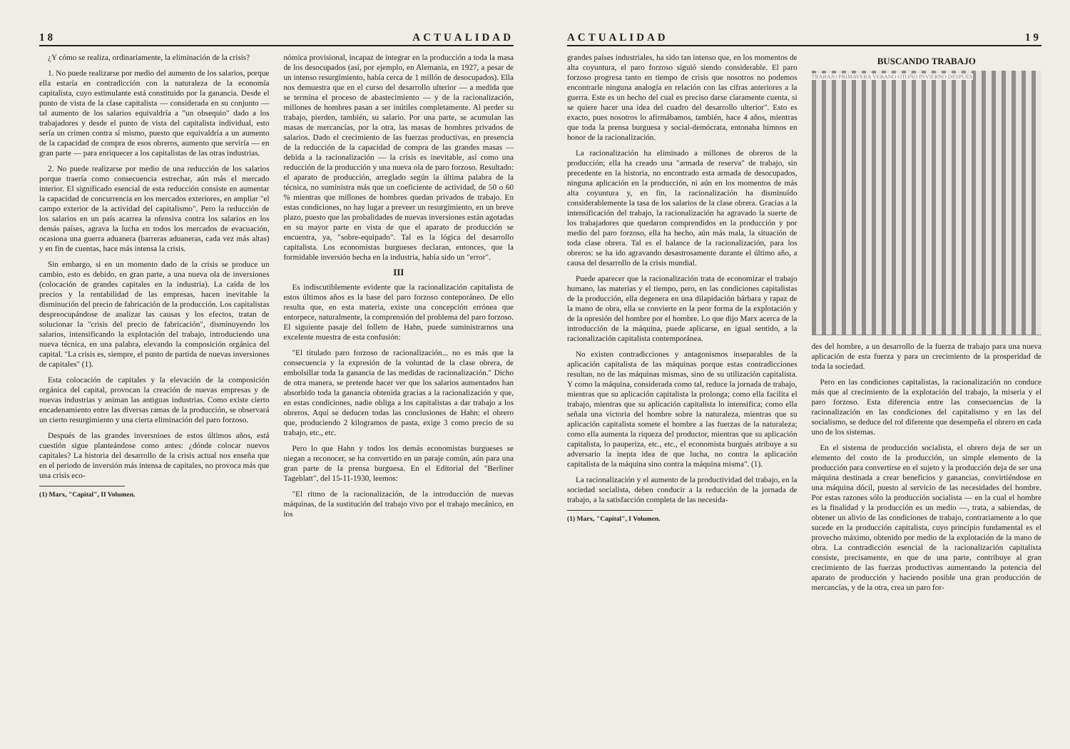18 ACTUALIDAD
¿Y cómo se realiza, ordinariamente, la eliminación de la crisis?
1. No puede realizarse por medio del aumento de los salarios, porque ella estaría en contradicción con la naturaleza de la economía capitalista, cuyo estimulante está constituido por la ganancia. Desde el punto de vista de la clase capitalista — considerada en su conjunto — tal aumento de los salarios equivaldría a "un obsequio" dado a los trabajadores y desde el punto de vista del capitalista individual, esto sería un crimen contra sí mismo, puesto que equivaldría a un aumento de la capacidad de compra de esos obreros, aumento que serviría — en gran parte — para enriquecer a los capitalistas de las otras industrias.
2. No puede realizarse por medio de una reducción de los salarios porque traería como consecuencia estrechar, aún más el mercado interior. El significado esencial de esta reducción consiste en aumentar la capacidad de concurrencia en los mercados exteriores, en ampliar "el campo exterior de la actividad del capitalismo". Pero la reducción de los salarios en un país acarrea la ofensiva contra los salarios en los demás países, agrava la lucha en todos los mercados de evacuación, ocasiona una guerra aduanera (barreras aduaneras, cada vez más altas) y en fin de cuentas, hace más intensa la crisis.
Sin embargo, si en un momento dado de la crisis se produce un cambio, esto es debido, en gran parte, a una nueva ola de inversiones (colocación de grandes capitales en la industria). La caída de los precios y la rentabilidad de las empresas, hacen inevitable la disminución del precio de fabricación de la producción. Los capitalistas despreocupándose de analizar las causas y los efectos, tratan de solucionar la "crisis del precio de fabricación", disminuyendo los salarios, intensificando la explotación del trabajo, introduciendo una nueva técnica, en una palabra, elevando la composición orgánica del capital. "La crisis es, siempre, el punto de partida de nuevas inversiones de capitales" (1).
Esta colocación de capitales y la elevación de la composición orgánica del capital, provocan la creación de nuevas empresas y de nuevas industrias y animan las antiguas industrias. Como existe cierto encadenamiento entre las diversas ramas de la producción, se observará un cierto resurgimiento y una cierta eliminación del paro forzoso.
Después de las grandes inversnioes de estos últimos años, está cuestión sigue planteándose como antes: ¿dónde colocar nuevos capitales? La historia del desarrollo de la crisis actual nos enseña que en el periodo de inversión más intensa de capitales, no provoca más que una crisis eco-
(1) Marx, "Capital", II Volumen.
nómica provisional, incapaz de integrar en la producción a toda la masa de los desocupados (así, por ejemplo, en Alemania, en 1927, a pesar de un intenso resurgimiento, había cerca de 1 millón de desocupados). Ella nos demuestra que en el curso del desarrollo ulterior — a medida que se termina el proceso de abastecimiento — y de la racionalización, millones de hombres pasan a ser inútiles completamente. Al perder su trabajo, pierden, también, su salario. Por una parte, se acumulan las masas de mercancías, por la otra, las masas de hombres privados de salarios. Dado el crecimiento de las fuerzas productivas, en presencia de la reducción de la capacidad de compra de las grandes masas — debida a la racionalización — la crisis es inevitable, así como una reducción de la producción y una nueva ola de paro forzoso. Resultado: el aparato de producción, arreglado según la última palabra de la técnica, no suministra más que un coeficiente de actividad, de 50 o 60 % mientras que millones de hombres quedan privados de trabajo. En estas condiciones, no hay lugar a preveer un resurgimiento, en un breve plazo, puesto que las probalidades de nuevas inversiones están agotadas en su mayor parte en vista de que el aparato de producción se encuentra, ya, "sobre-equipado". Tal es la lógica del desarrollo capitalista. Los economistas burgueses declaran, entonces, que la formidable inversión hecha en la industria, había sido un "error".
III
Es indiscutiblemente evidente que la racionalización capitalista de estos últimos años es la base del paro forzoso conteporáneo. De ello resulta que, en esta materia, existe una concepción errónea que entorpece, naturalmente, la comprensión del problema del paro forzoso. El siguiente pasaje del folleto de Hahn, puede suministrarnos una excelente muestra de esta confusión:
"El titulado paro forzoso de racionalización... no es más que la consecuencia y la expresión de la voluntad de la clase obrera, de embolsillar toda la ganancia de las medidas de racionalización." Dicho de otra manera, se pretende hacer ver que los salarios aumentados han absorbido toda la ganancia obtenida gracias a la racionalización y que, en estas condiciones, nadie obliga a los capitalistas a dar trabajo a los obreros. Aquí se deducen todas las conclusiones de Hahn: el obrero que, produciendo 2 kilogramos de pasta, exige 3 como precio de su trabajo, etc., etc.
Pero lo que Hahn y todos los demás economistas burgueses se niegan a reconocer, se ha convertido en un paraje común, aún para una gran parte de la prensa burguesa. En el Editorial del "Berliner Tageblatt", del 15-11-1930, leemos:
"El ritmo de la racionalización, de la introducción de nuevas máquinas, de la sustitución del trabajo vivo por el trabajo mecánico, en los
ACTUALIDAD 19
grandes países industriales, ha sido tan intenso que, en los momentos de alta coyuntura, el paro forzoso siguió siendo considerable. El paro forzoso progresa tanto en tiempo de crisis que nosotros no podemos encontrarle ninguna analogía en relación con las cifras anteriores a la guerra. Este es un hecho del cual es preciso darse claramente cuenta, si se quiere hacer una idea del cuadro del desarrollo ulterior". Esto es exacto, pues nosotros lo afirmábamos, también, hace 4 años, mientras que toda la prensa burguesa y social-demócrata, entonaba himnos en honor de la racionalización.
La racionalización ha eliminado a millones de obreros de la producción; ella ha creado una "armada de reserva" de trabajo, sin precedente en la historia, no encontrado esta armada de desocupados, ninguna aplicación en la producción, ni aún en los momentos de más alta coyuntura y, en fin, la racionalización ha disminuído considerablemente la tasa de los salarios de la clase obrera. Gracias a la intensificación del trabajo, la racionalización ha agravado la suerte de los trabajadores que quedaron comprendidos en la producción y por medio del paro forzoso, ella ha hecho, aún más mala, la situación de toda clase obrera. Tal es el balance de la racionalización, para los obreros: se ha ido agravando desastrosamente durante el último año, a causa del desarrollo de la crisis mundial.
Puede aparecer que la racionalización trata de economizar el trabajo humano, las materias y el tiempo, pero, en las condiciones capitalistas de la producción, ella degenera en una dilapidación bárbara y rapaz de la mano de obra, ella se convierte en la peor forma de la explotación y de la opresión del hombre por el hombre. Lo que dijo Marx acerca de la introducción de la máquina, puede aplicarse, en igual sentido, a la racionalización capitalista contemporánea.
No existen contradicciones y antagonismos inseparables de la aplicación capitalista de las máquinas porque estas contradicciones resultan, no de las máquinas mismas, sino de su utilización capitalista. Y como la máquina, considerada como tal, reduce la jornada de trabajo, mientras que su aplicación capitalista la prolonga; como ella facilita el trabajo, mientras que su aplicación capitalista lo intensifica; como ella señala una victoria del hombre sobre la naturaleza, mientras que su aplicación capitalista somete el hombre a las fuerzas de la naturaleza; como ella aumenta la riqueza del productor, mientras que su aplicación capitalista, lo pauperiza, etc., etc., el economista burgués atribuye a su adversario la inepta idea de que lucha, no contra la aplicación capitalista de la máquina sino contra la máquina misma". (1).
La racionalización y el aumento de la productividad del trabajo, en la sociedad socialista, deben conducir a la reducción de la jornada de trabajo, a la satisfacción completa de las necesida-
(1) Marx, "Capital", I Volumen.
BUSCANDO TRABAJO
TRABAJO PRIMAVERA VERANO OTOÑO INVIERNO DESPUÉS
des del hombre, a un desarrollo de la fuerza de trabajo para una nueva aplicación de esta fuerza y para un crecimiento de la prosperidad de toda la sociedad.
Pero en las condiciones capitalistas, la racionalización no conduce más que al crecimiento de la explotación del trabajo, la miseria y el paro forzoso. Esta diferencia entre las consecuencias de la racionalización en las condiciones del capitalismo y en las del socialismo, se deduce del rol diferente que desempeña el obrero en cada uno de los sistemas.
En el sistema de producción socialista, el obrero deja de ser un elemento del costo de la producción, un simple elemento de la producción para convertirse en el sujeto y la producción deja de ser una máquina destinada a crear beneficios y ganancias, convirtiéndose en una máquina dócil, puesto al servicio de las necesidades del hombre. Por estas razones sólo la producción socialista — en la cual el hombre es la finalidad y la producción es un medio —, trata, a sabiendas, de obtener un alivio de las condiciones de trabajo, contrariamente a lo que sucede en la producción capitalista, cuyo principio fundamental es el provecho máximo, obtenido por medio de la explotación de la mano de obra. La contradicción esencial de la racionalización capitalista consiste, precisamente, en que de una parte, contribuye al gran crecimiento de las fuerzas productivas aumentando la potencia del aparato de producción y haciendo posible una gran producción de mercancías, y de la otra, crea un paro for-